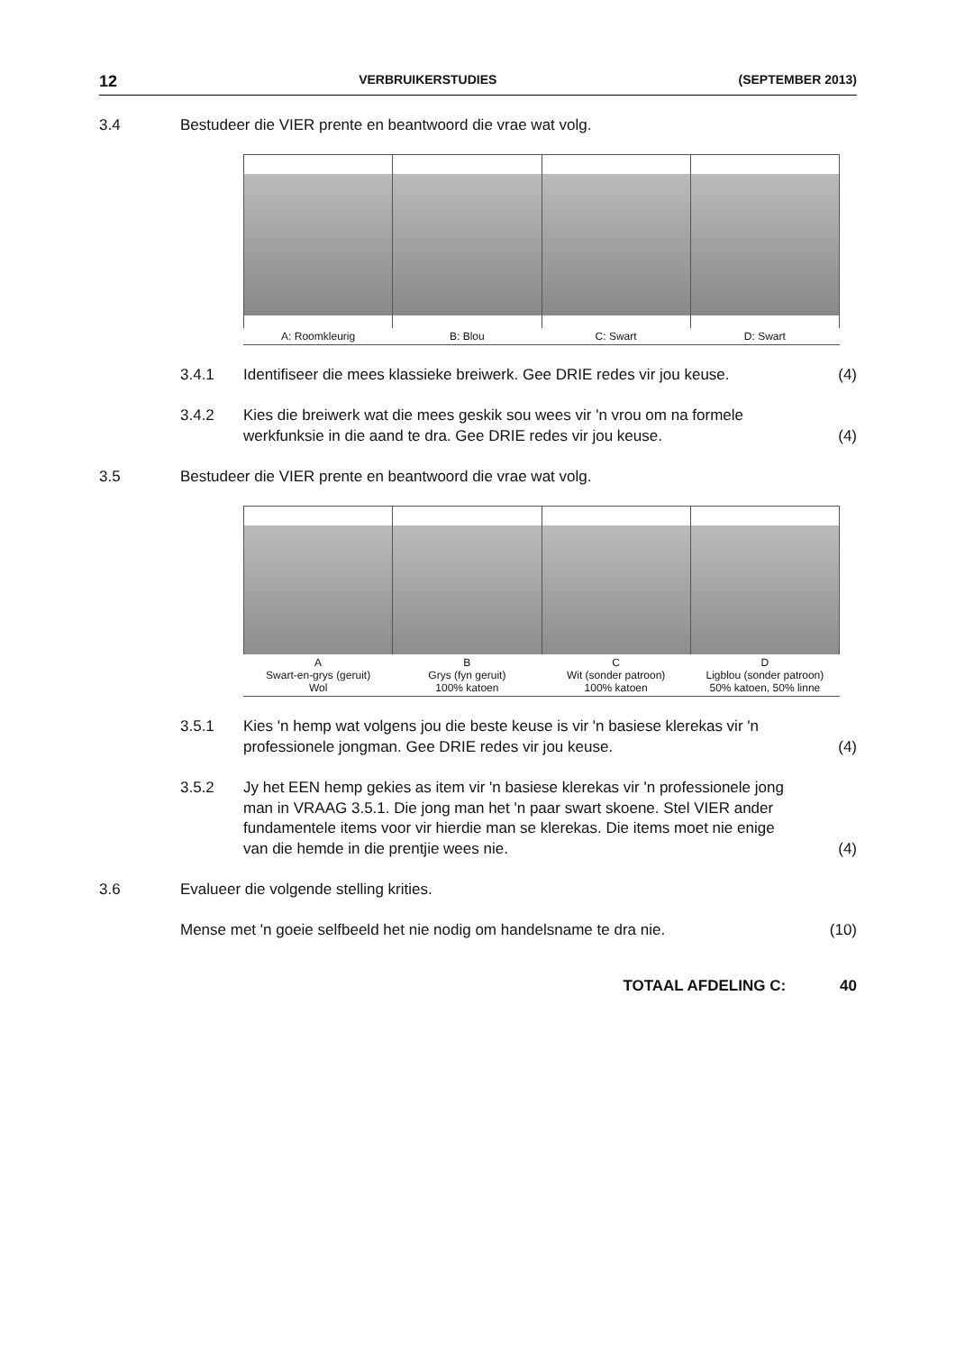12 VERBRUIKERSTUDIES (SEPTEMBER 2013)
3.4 Bestudeer die VIER prente en beantwoord die vrae wat volg.
A: Roomkleurig B: Blou C: Swart D: Swart
3.4.1 Identifiseer die mees klassieke breiwerk. Gee DRIE redes vir jou keuse.
(4)
3.4.2 Kies die breiwerk wat die mees geskik sou wees vir 'n vrou om na formele werkfunksie in die aand te dra. Gee DRIE redes vir jou keuse.
(4)
3.5 Bestudeer die VIER prente en beantwoord die vrae wat volg.
A
Swart-en-grys (geruit)
Wol
B
Grys (fyn geruit)
100% katoen
C
Wit (sonder patroon)
100% katoen
D
Ligblou (sonder patroon)
50% katoen, 50% linne
3.5.1 Kies 'n hemp wat volgens jou die beste keuse is vir 'n basiese klerekas vir 'n professionele jongman. Gee DRIE redes vir jou keuse.
(4)
3.5.2 Jy het EEN hemp gekies as item vir 'n basiese klerekas vir 'n professionele jong man in VRAAG 3.5.1. Die jong man het 'n paar swart skoene. Stel VIER ander fundamentele items voor vir hierdie man se klerekas. Die items moet nie enige van die hemde in die prentjie wees nie.
(4)
3.6 Evalueer die volgende stelling krities.
Mense met 'n goeie selfbeeld het nie nodig om handelsname te dra nie.
(10)
TOTAAL AFDELING C: 40